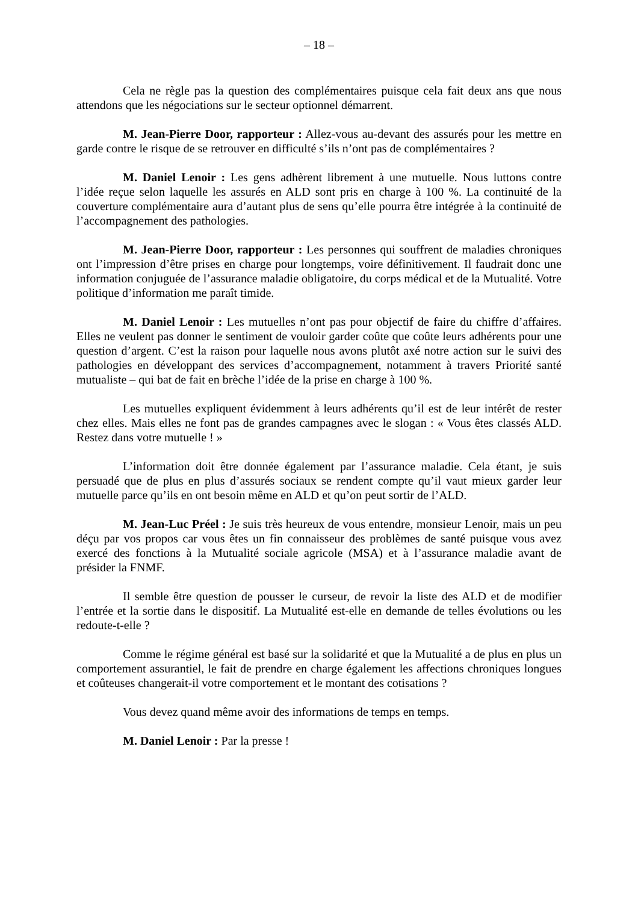– 18 –
Cela ne règle pas la question des complémentaires puisque cela fait deux ans que nous attendons que les négociations sur le secteur optionnel démarrent.
M. Jean-Pierre Door, rapporteur : Allez-vous au-devant des assurés pour les mettre en garde contre le risque de se retrouver en difficulté s’ils n’ont pas de complémentaires ?
M. Daniel Lenoir : Les gens adhèrent librement à une mutuelle. Nous luttons contre l’idée reçue selon laquelle les assurés en ALD sont pris en charge à 100 %. La continuité de la couverture complémentaire aura d’autant plus de sens qu’elle pourra être intégrée à la continuité de l’accompagnement des pathologies.
M. Jean-Pierre Door, rapporteur : Les personnes qui souffrent de maladies chroniques ont l’impression d’être prises en charge pour longtemps, voire définitivement. Il faudrait donc une information conjuguée de l’assurance maladie obligatoire, du corps médical et de la Mutualité. Votre politique d’information me paraît timide.
M. Daniel Lenoir : Les mutuelles n’ont pas pour objectif de faire du chiffre d’affaires. Elles ne veulent pas donner le sentiment de vouloir garder coûte que coûte leurs adhérents pour une question d’argent. C’est la raison pour laquelle nous avons plutôt axé notre action sur le suivi des pathologies en développant des services d’accompagnement, notamment à travers Priorité santé mutualiste – qui bat de fait en brèche l’idée de la prise en charge à 100 %.
Les mutuelles expliquent évidemment à leurs adhérents qu’il est de leur intérêt de rester chez elles. Mais elles ne font pas de grandes campagnes avec le slogan : « Vous êtes classés ALD. Restez dans votre mutuelle ! »
L’information doit être donnée également par l’assurance maladie. Cela étant, je suis persuadé que de plus en plus d’assurés sociaux se rendent compte qu’il vaut mieux garder leur mutuelle parce qu’ils en ont besoin même en ALD et qu’on peut sortir de l’ALD.
M. Jean-Luc Préel : Je suis très heureux de vous entendre, monsieur Lenoir, mais un peu déçu par vos propos car vous êtes un fin connaisseur des problèmes de santé puisque vous avez exercé des fonctions à la Mutualité sociale agricole (MSA) et à l’assurance maladie avant de présider la FNMF.
Il semble être question de pousser le curseur, de revoir la liste des ALD et de modifier l’entrée et la sortie dans le dispositif. La Mutualité est-elle en demande de telles évolutions ou les redoute-t-elle ?
Comme le régime général est basé sur la solidarité et que la Mutualité a de plus en plus un comportement assurantiel, le fait de prendre en charge également les affections chroniques longues et coûteuses changerait-il votre comportement et le montant des cotisations ?
Vous devez quand même avoir des informations de temps en temps.
M. Daniel Lenoir : Par la presse !